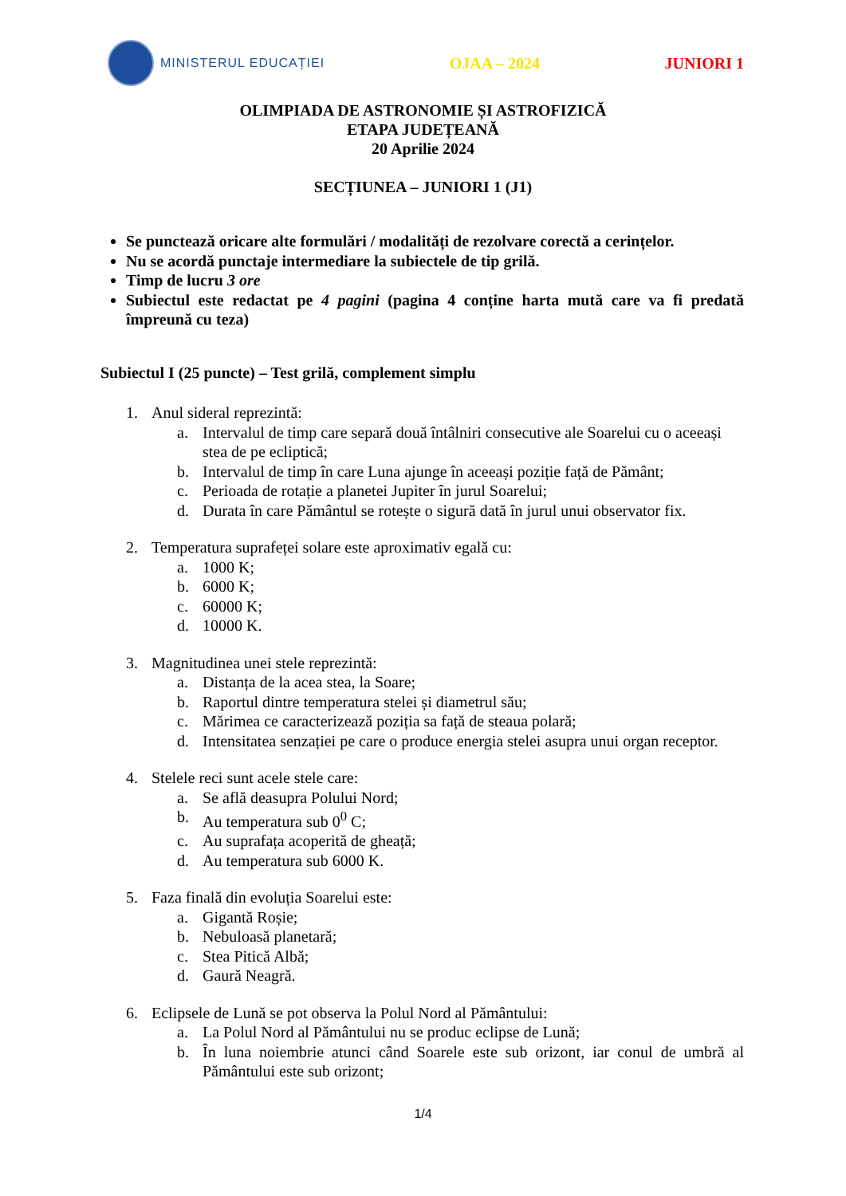MINISTERUL EDUCAȚIEI
OJAA – 2024 JUNIORI 1
OLIMPIADA DE ASTRONOMIE ȘI ASTROFIZICĂ
ETAPA JUDEȚEANĂ
20 Aprilie 2024
SECȚIUNEA – JUNIORI 1 (J1)
Se punctează oricare alte formulări / modalități de rezolvare corectă a cerințelor.
Nu se acordă punctaje intermediare la subiectele de tip grilă.
Timp de lucru 3 ore
Subiectul este redactat pe 4 pagini (pagina 4 conține harta mută care va fi predată împreună cu teza)
Subiectul I (25 puncte) – Test grilă, complement simplu
1. Anul sideral reprezintă:
a. Intervalul de timp care separă două întâlniri consecutive ale Soarelui cu o aceeași stea de pe ecliptică;
b. Intervalul de timp în care Luna ajunge în aceeași poziție față de Pământ;
c. Perioada de rotație a planetei Jupiter în jurul Soarelui;
d. Durata în care Pământul se rotește o sigură dată în jurul unui observator fix.
2. Temperatura suprafeței solare este aproximativ egală cu:
a. 1000 K;
b. 6000 K;
c. 60000 K;
d. 10000 K.
3. Magnitudinea unei stele reprezintă:
a. Distanța de la acea stea, la Soare;
b. Raportul dintre temperatura stelei și diametrul său;
c. Mărimea ce caracterizează poziția sa față de steaua polară;
d. Intensitatea senzației pe care o produce energia stelei asupra unui organ receptor.
4. Stelele reci sunt acele stele care:
a. Se află deasupra Polului Nord;
b. Au temperatura sub 0<sup>0</sup> C;
c. Au suprafața acoperită de gheață;
d. Au temperatura sub 6000 K.
5. Faza finală din evoluția Soarelui este:
a. Gigantă Roșie;
b. Nebuloasă planetară;
c. Stea Pitică Albă;
d. Gaură Neagră.
6. Eclipsele de Lună se pot observa la Polul Nord al Pământului:
a. La Polul Nord al Pământului nu se produc eclipse de Lună;
b. În luna noiembrie atunci când Soarele este sub orizont, iar conul de umbră al Pământului este sub orizont;
1/4